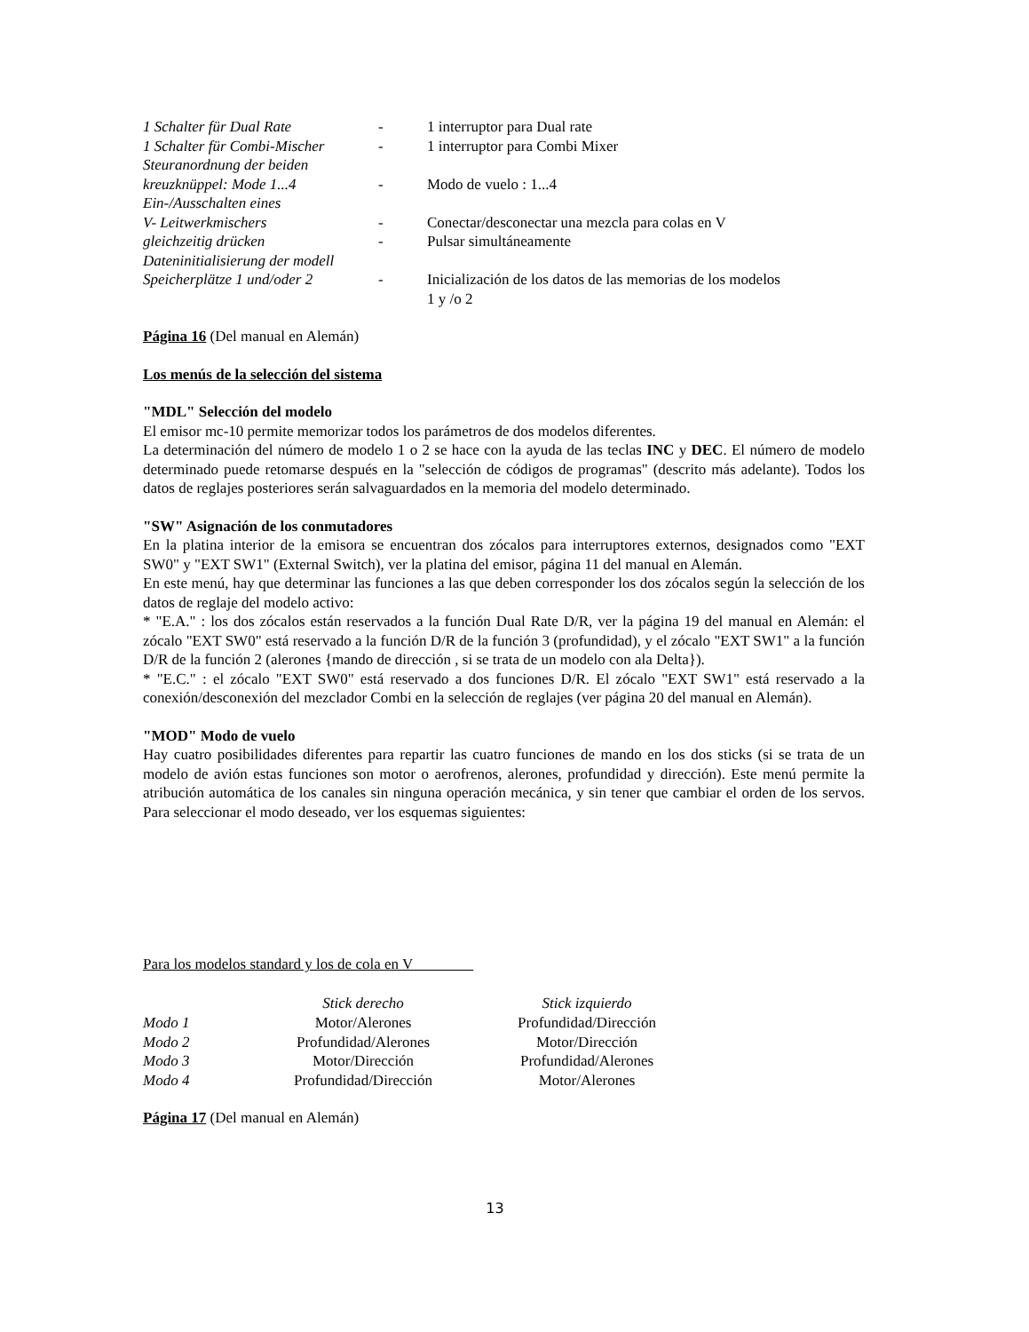| 1 Schalter für Dual Rate | - | 1 interruptor para Dual rate |
| 1 Schalter für Combi-Mischer | - | 1 interruptor para Combi Mixer |
| Steuranordnung der beiden | | |
| kreuzknüppel: Mode 1...4 | - | Modo de vuelo : 1...4 |
| Ein-/Ausschalten eines | | |
| V- Leitwerkmischers | - | Conectar/desconectar una mezcla para colas en V |
| gleichzeitig drücken | - | Pulsar simultáneamente |
| Dateninitialisierung der modell | | |
| Speicherplätze 1 und/oder 2 | - | Inicialización de los datos de las memorias de los modelos 1 y /o 2 |
Página 16 (Del manual en Alemán)
Los menús de la selección del sistema
"MDL" Selección del modelo
El emisor mc-10 permite memorizar todos los parámetros de dos modelos diferentes.
La determinación del número de modelo 1 o 2 se hace con la ayuda de las teclas INC y DEC. El número de modelo determinado puede retomarse después en la "selección de códigos de programas" (descrito más adelante). Todos los datos de reglajes posteriores serán salvaguardados en la memoria del modelo determinado.
"SW" Asignación de los conmutadores
En la platina interior de la emisora se encuentran dos zócalos para interruptores externos, designados como "EXT SW0" y "EXT SW1" (External Switch), ver la platina del emisor, página 11 del manual en Alemán.
En este menú, hay que determinar las funciones a las que deben corresponder los dos zócalos según la selección de los datos de reglaje del modelo activo:
* "E.A." : los dos zócalos están reservados a la función Dual Rate D/R, ver la página 19 del manual en Alemán: el zócalo "EXT SW0" está reservado a la función D/R de la función 3 (profundidad), y el zócalo "EXT SW1" a la función D/R de la función 2 (alerones {mando de dirección , si se trata de un modelo con ala Delta}).
* "E.C." : el zócalo "EXT SW0" está reservado a dos funciones D/R. El zócalo "EXT SW1" está reservado a la conexión/desconexión del mezclador Combi en la selección de reglajes (ver página 20 del manual en Alemán).
"MOD" Modo de vuelo
Hay cuatro posibilidades diferentes para repartir las cuatro funciones de mando en los dos sticks (si se trata de un modelo de avión estas funciones son motor o aerofrenos, alerones, profundidad y dirección). Este menú permite la atribución automática de los canales sin ninguna operación mecánica, y sin tener que cambiar el orden de los servos. Para seleccionar el modo deseado, ver los esquemas siguientes:
Para los modelos standard y los de cola en V
| | Stick derecho | Stick izquierdo |
| --- | --- | --- |
| Modo 1 | Motor/Alerones | Profundidad/Dirección |
| Modo 2 | Profundidad/Alerones | Motor/Dirección |
| Modo 3 | Motor/Dirección | Profundidad/Alerones |
| Modo 4 | Profundidad/Dirección | Motor/Alerones |
Página 17 (Del manual en Alemán)
13